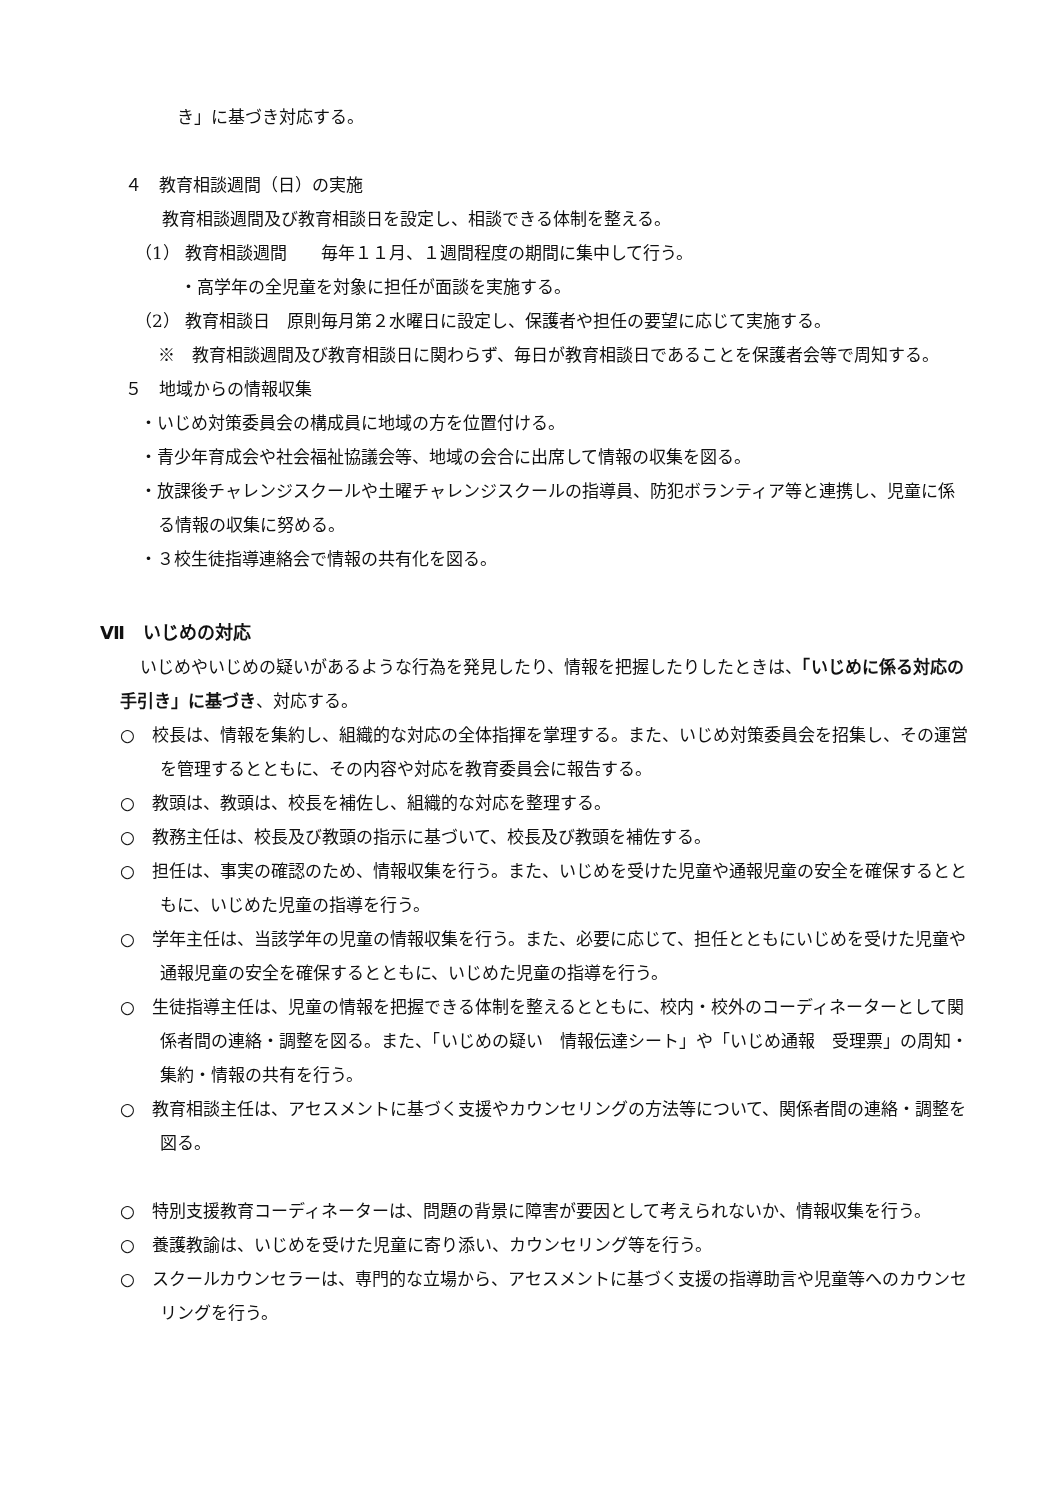き」に基づき対応する。
４　教育相談週間（日）の実施
教育相談週間及び教育相談日を設定し、相談できる体制を整える。
（1） 教育相談週間　　毎年１１月、１週間程度の期間に集中して行う。
・高学年の全児童を対象に担任が面談を実施する。
（2） 教育相談日　原則毎月第２水曜日に設定し、保護者や担任の要望に応じて実施する。
※　教育相談週間及び教育相談日に関わらず、毎日が教育相談日であることを保護者会等で周知する。
５　地域からの情報収集
・いじめ対策委員会の構成員に地域の方を位置付ける。
・青少年育成会や社会福祉協議会等、地域の会合に出席して情報の収集を図る。
・放課後チャレンジスクールや土曜チャレンジスクールの指導員、防犯ボランティア等と連携し、児童に係る情報の収集に努める。
・３校生徒指導連絡会で情報の共有化を図る。
Ⅶ　いじめの対応
いじめやいじめの疑いがあるような行為を発見したり、情報を把握したりしたときは、「いじめに係る対応の手引き」に基づき、対応する。
○　校長は、情報を集約し、組織的な対応の全体指揮を掌理する。また、いじめ対策委員会を招集し、その運営を管理するとともに、その内容や対応を教育委員会に報告する。
○　教頭は、教頭は、校長を補佐し、組織的な対応を整理する。
○　教務主任は、校長及び教頭の指示に基づいて、校長及び教頭を補佐する。
○　担任は、事実の確認のため、情報収集を行う。また、いじめを受けた児童や通報児童の安全を確保するとともに、いじめた児童の指導を行う。
○　学年主任は、当該学年の児童の情報収集を行う。また、必要に応じて、担任とともにいじめを受けた児童や通報児童の安全を確保するとともに、いじめた児童の指導を行う。
○　生徒指導主任は、児童の情報を把握できる体制を整えるとともに、校内・校外のコーディネーターとして関係者間の連絡・調整を図る。また、「いじめの疑い　情報伝達シート」や「いじめ通報　受理票」の周知・集約・情報の共有を行う。
○　教育相談主任は、アセスメントに基づく支援やカウンセリングの方法等について、関係者間の連絡・調整を図る。
○　特別支援教育コーディネーターは、問題の背景に障害が要因として考えられないか、情報収集を行う。
○　養護教諭は、いじめを受けた児童に寄り添い、カウンセリング等を行う。
○　スクールカウンセラーは、専門的な立場から、アセスメントに基づく支援の指導助言や児童等へのカウンセリングを行う。